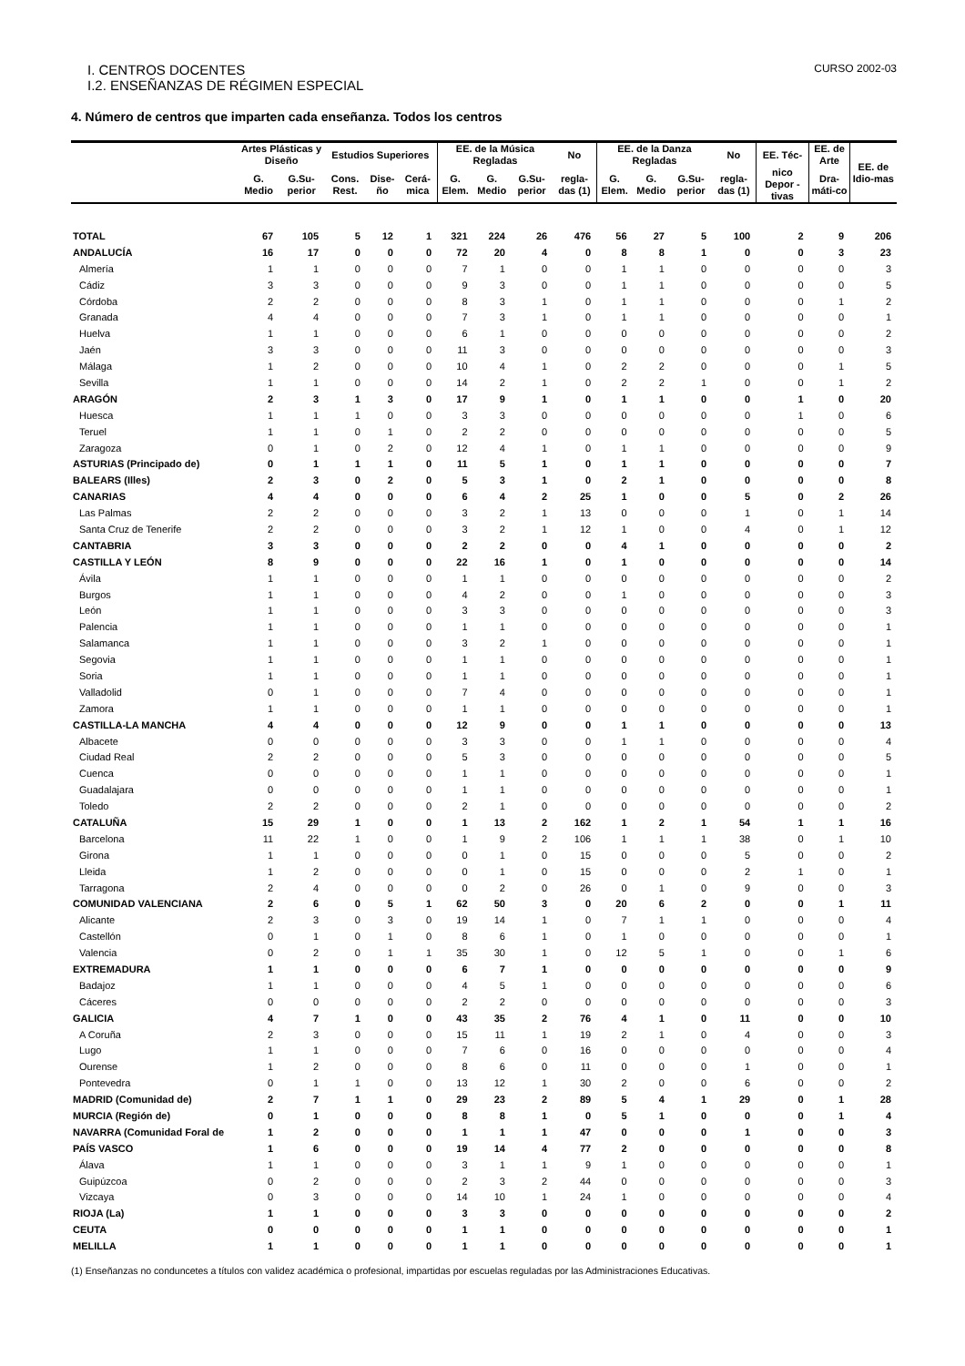I. CENTROS DOCENTES CURSO 2002-03
I.2. ENSEÑANZAS DE RÉGIMEN ESPECIAL
4. Número de centros que imparten cada enseñanza. Todos los centros
| | Artes Plásticas y Diseño | | Estudios Superiores | | | EE. de la Música Regladas | | | No | EE. de la Danza Regladas | | | No | EE. Téc- | EE. de Arte | EE. de Idio-mas |
| --- | --- | --- | --- | --- | --- | --- | --- | --- | --- | --- | --- | --- | --- | --- | --- | --- |
| | G. Medio | G.Su-perior | Cons. Rest. | Dise-ño | Cerá-mica | G. Elem. | G. Medio | G.Su-perior | regla-das (1) | G. Elem. | G. Medio | G.Su-perior | regla-das (1) | nico Depor -tivas | Dra-máti-co | |
| TOTAL | 67 | 105 | 5 | 12 | 1 | 321 | 224 | 26 | 476 | 56 | 27 | 5 | 100 | 2 | 9 | 206 |
| ANDALUCÍA | 16 | 17 | 0 | 0 | 0 | 72 | 20 | 4 | 0 | 8 | 8 | 1 | 0 | 0 | 3 | 23 |
| Almería | 1 | 1 | 0 | 0 | 0 | 7 | 1 | 0 | 0 | 1 | 1 | 0 | 0 | 0 | 0 | 3 |
| Cádiz | 3 | 3 | 0 | 0 | 0 | 9 | 3 | 0 | 0 | 1 | 1 | 0 | 0 | 0 | 0 | 5 |
| Córdoba | 2 | 2 | 0 | 0 | 0 | 8 | 3 | 1 | 0 | 1 | 1 | 0 | 0 | 0 | 1 | 2 |
| Granada | 4 | 4 | 0 | 0 | 0 | 7 | 3 | 1 | 0 | 1 | 1 | 0 | 0 | 0 | 0 | 1 |
| Huelva | 1 | 1 | 0 | 0 | 0 | 6 | 1 | 0 | 0 | 0 | 0 | 0 | 0 | 0 | 0 | 2 |
| Jaén | 3 | 3 | 0 | 0 | 0 | 11 | 3 | 0 | 0 | 0 | 0 | 0 | 0 | 0 | 0 | 3 |
| Málaga | 1 | 2 | 0 | 0 | 0 | 10 | 4 | 1 | 0 | 2 | 2 | 0 | 0 | 0 | 1 | 5 |
| Sevilla | 1 | 1 | 0 | 0 | 0 | 14 | 2 | 1 | 0 | 2 | 2 | 1 | 0 | 0 | 1 | 2 |
| ARAGÓN | 2 | 3 | 1 | 3 | 0 | 17 | 9 | 1 | 0 | 1 | 1 | 0 | 0 | 1 | 0 | 20 |
| Huesca | 1 | 1 | 1 | 0 | 0 | 3 | 3 | 0 | 0 | 0 | 0 | 0 | 0 | 1 | 0 | 6 |
| Teruel | 1 | 1 | 0 | 1 | 0 | 2 | 2 | 0 | 0 | 0 | 0 | 0 | 0 | 0 | 0 | 5 |
| Zaragoza | 0 | 1 | 0 | 2 | 0 | 12 | 4 | 1 | 0 | 1 | 1 | 0 | 0 | 0 | 0 | 9 |
| ASTURIAS (Principado de) | 0 | 1 | 1 | 1 | 0 | 11 | 5 | 1 | 0 | 1 | 1 | 0 | 0 | 0 | 0 | 7 |
| BALEARS (Illes) | 2 | 3 | 0 | 2 | 0 | 5 | 3 | 1 | 0 | 2 | 1 | 0 | 0 | 0 | 0 | 8 |
| CANARIAS | 4 | 4 | 0 | 0 | 0 | 6 | 4 | 2 | 25 | 1 | 0 | 0 | 5 | 0 | 2 | 26 |
| Las Palmas | 2 | 2 | 0 | 0 | 0 | 3 | 2 | 1 | 13 | 0 | 0 | 0 | 1 | 0 | 1 | 14 |
| Santa Cruz de Tenerife | 2 | 2 | 0 | 0 | 0 | 3 | 2 | 1 | 12 | 1 | 0 | 0 | 4 | 0 | 1 | 12 |
| CANTABRIA | 3 | 3 | 0 | 0 | 0 | 2 | 2 | 0 | 0 | 4 | 1 | 0 | 0 | 0 | 0 | 2 |
| CASTILLA Y LEÓN | 8 | 9 | 0 | 0 | 0 | 22 | 16 | 1 | 0 | 1 | 0 | 0 | 0 | 0 | 0 | 14 |
| Ávila | 1 | 1 | 0 | 0 | 0 | 1 | 1 | 0 | 0 | 0 | 0 | 0 | 0 | 0 | 0 | 2 |
| Burgos | 1 | 1 | 0 | 0 | 0 | 4 | 2 | 0 | 0 | 1 | 0 | 0 | 0 | 0 | 0 | 3 |
| León | 1 | 1 | 0 | 0 | 0 | 3 | 3 | 0 | 0 | 0 | 0 | 0 | 0 | 0 | 0 | 3 |
| Palencia | 1 | 1 | 0 | 0 | 0 | 1 | 1 | 0 | 0 | 0 | 0 | 0 | 0 | 0 | 0 | 1 |
| Salamanca | 1 | 1 | 0 | 0 | 0 | 3 | 2 | 1 | 0 | 0 | 0 | 0 | 0 | 0 | 0 | 1 |
| Segovia | 1 | 1 | 0 | 0 | 0 | 1 | 1 | 0 | 0 | 0 | 0 | 0 | 0 | 0 | 0 | 1 |
| Soria | 1 | 1 | 0 | 0 | 0 | 1 | 1 | 0 | 0 | 0 | 0 | 0 | 0 | 0 | 0 | 1 |
| Valladolid | 0 | 1 | 0 | 0 | 0 | 7 | 4 | 0 | 0 | 0 | 0 | 0 | 0 | 0 | 0 | 1 |
| Zamora | 1 | 1 | 0 | 0 | 0 | 1 | 1 | 0 | 0 | 0 | 0 | 0 | 0 | 0 | 0 | 1 |
| CASTILLA-LA MANCHA | 4 | 4 | 0 | 0 | 0 | 12 | 9 | 0 | 0 | 1 | 1 | 0 | 0 | 0 | 0 | 13 |
| Albacete | 0 | 0 | 0 | 0 | 0 | 3 | 3 | 0 | 0 | 1 | 1 | 0 | 0 | 0 | 0 | 4 |
| Ciudad Real | 2 | 2 | 0 | 0 | 0 | 5 | 3 | 0 | 0 | 0 | 0 | 0 | 0 | 0 | 0 | 5 |
| Cuenca | 0 | 0 | 0 | 0 | 0 | 1 | 1 | 0 | 0 | 0 | 0 | 0 | 0 | 0 | 0 | 1 |
| Guadalajara | 0 | 0 | 0 | 0 | 0 | 1 | 1 | 0 | 0 | 0 | 0 | 0 | 0 | 0 | 0 | 1 |
| Toledo | 2 | 2 | 0 | 0 | 0 | 2 | 1 | 0 | 0 | 0 | 0 | 0 | 0 | 0 | 0 | 2 |
| CATALUÑA | 15 | 29 | 1 | 0 | 0 | 1 | 13 | 2 | 162 | 1 | 2 | 1 | 54 | 1 | 1 | 16 |
| Barcelona | 11 | 22 | 1 | 0 | 0 | 1 | 9 | 2 | 106 | 1 | 1 | 1 | 38 | 0 | 1 | 10 |
| Girona | 1 | 1 | 0 | 0 | 0 | 0 | 1 | 0 | 15 | 0 | 0 | 0 | 5 | 0 | 0 | 2 |
| Lleida | 1 | 2 | 0 | 0 | 0 | 0 | 1 | 0 | 15 | 0 | 0 | 0 | 2 | 1 | 0 | 1 |
| Tarragona | 2 | 4 | 0 | 0 | 0 | 0 | 2 | 0 | 26 | 0 | 1 | 0 | 9 | 0 | 0 | 3 |
| COMUNIDAD VALENCIANA | 2 | 6 | 0 | 5 | 1 | 62 | 50 | 3 | 0 | 20 | 6 | 2 | 0 | 0 | 1 | 11 |
| Alicante | 2 | 3 | 0 | 3 | 0 | 19 | 14 | 1 | 0 | 7 | 1 | 1 | 0 | 0 | 0 | 4 |
| Castellón | 0 | 1 | 0 | 1 | 0 | 8 | 6 | 1 | 0 | 1 | 0 | 0 | 0 | 0 | 0 | 1 |
| Valencia | 0 | 2 | 0 | 1 | 1 | 35 | 30 | 1 | 0 | 12 | 5 | 1 | 0 | 0 | 1 | 6 |
| EXTREMADURA | 1 | 1 | 0 | 0 | 0 | 6 | 7 | 1 | 0 | 0 | 0 | 0 | 0 | 0 | 0 | 9 |
| Badajoz | 1 | 1 | 0 | 0 | 0 | 4 | 5 | 1 | 0 | 0 | 0 | 0 | 0 | 0 | 0 | 6 |
| Cáceres | 0 | 0 | 0 | 0 | 0 | 2 | 2 | 0 | 0 | 0 | 0 | 0 | 0 | 0 | 0 | 3 |
| GALICIA | 4 | 7 | 1 | 0 | 0 | 43 | 35 | 2 | 76 | 4 | 1 | 0 | 11 | 0 | 0 | 10 |
| A Coruña | 2 | 3 | 0 | 0 | 0 | 15 | 11 | 1 | 19 | 2 | 1 | 0 | 4 | 0 | 0 | 3 |
| Lugo | 1 | 1 | 0 | 0 | 0 | 7 | 6 | 0 | 16 | 0 | 0 | 0 | 0 | 0 | 0 | 4 |
| Ourense | 1 | 2 | 0 | 0 | 0 | 8 | 6 | 0 | 11 | 0 | 0 | 0 | 1 | 0 | 0 | 1 |
| Pontevedra | 0 | 1 | 1 | 0 | 0 | 13 | 12 | 1 | 30 | 2 | 0 | 0 | 6 | 0 | 0 | 2 |
| MADRID (Comunidad de) | 2 | 7 | 1 | 1 | 0 | 29 | 23 | 2 | 89 | 5 | 4 | 1 | 29 | 0 | 1 | 28 |
| MURCIA (Región de) | 0 | 1 | 0 | 0 | 0 | 8 | 8 | 1 | 0 | 5 | 1 | 0 | 0 | 0 | 1 | 4 |
| NAVARRA (Comunidad Foral de | 1 | 2 | 0 | 0 | 0 | 1 | 1 | 1 | 47 | 0 | 0 | 0 | 1 | 0 | 0 | 3 |
| PAÍS VASCO | 1 | 6 | 0 | 0 | 0 | 19 | 14 | 4 | 77 | 2 | 0 | 0 | 0 | 0 | 0 | 8 |
| Álava | 1 | 1 | 0 | 0 | 0 | 3 | 1 | 1 | 9 | 1 | 0 | 0 | 0 | 0 | 0 | 1 |
| Guipúzcoa | 0 | 2 | 0 | 0 | 0 | 2 | 3 | 2 | 44 | 0 | 0 | 0 | 0 | 0 | 0 | 3 |
| Vizcaya | 0 | 3 | 0 | 0 | 0 | 14 | 10 | 1 | 24 | 1 | 0 | 0 | 0 | 0 | 0 | 4 |
| RIOJA (La) | 1 | 1 | 0 | 0 | 0 | 3 | 3 | 0 | 0 | 0 | 0 | 0 | 0 | 0 | 0 | 2 |
| CEUTA | 0 | 0 | 0 | 0 | 0 | 1 | 1 | 0 | 0 | 0 | 0 | 0 | 0 | 0 | 0 | 1 |
| MELILLA | 1 | 1 | 0 | 0 | 0 | 1 | 1 | 0 | 0 | 0 | 0 | 0 | 0 | 0 | 0 | 1 |
(1) Enseñanzas no conduncetes a títulos con validez académica o profesional, impartidas por escuelas reguladas por las Administraciones Educativas.